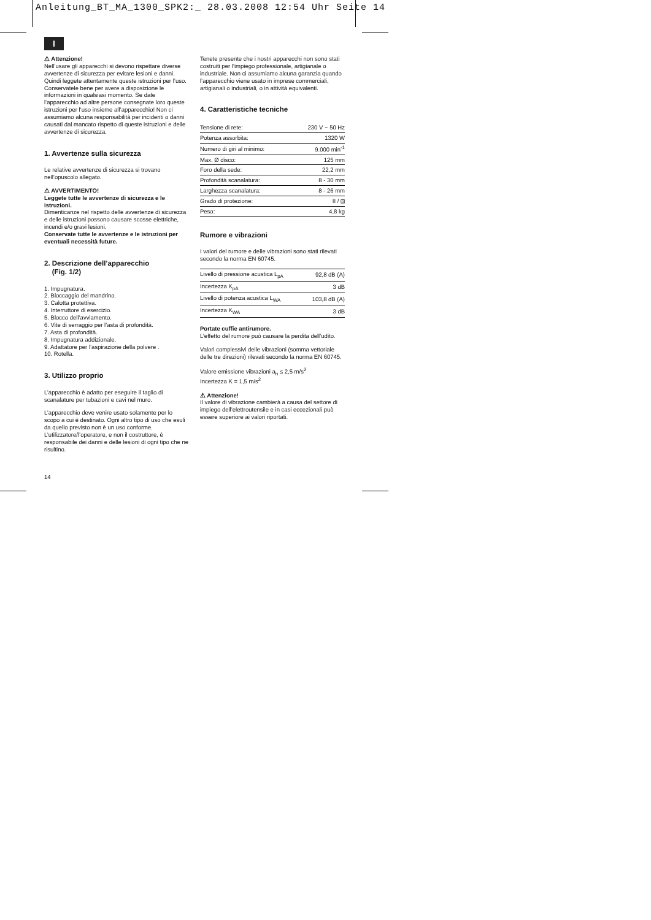Anleitung_BT_MA_1300_SPK2:_ 28.03.2008 12:54 Uhr Seite 14
I
⚠ Attenzione!
Nell’usare gli apparecchi si devono rispettare diverse avvertenze di sicurezza per evitare lesioni e danni. Quindi leggete attentamente queste istruzioni per l’uso. Conservatele bene per avere a disposizione le informazioni in qualsiasi momento. Se date l’apparecchio ad altre persone consegnate loro queste istruzioni per l’uso insieme all’apparecchio! Non ci assumiamo alcuna responsabilità per incidenti o danni causati dal mancato rispetto di queste istruzioni e delle avvertenze di sicurezza.
1. Avvertenze sulla sicurezza
Le relative avvertenze di sicurezza si trovano nell’opuscolo allegato.
⚠ AVVERTIMENTO!
Leggete tutte le avvertenze di sicurezza e le istruzioni.
Dimenticanze nel rispetto delle avvertenze di sicurezza e delle istruzioni possono causare scosse elettriche, incendi e/o gravi lesioni.
Conservate tutte le avvertenze e le istruzioni per eventuali necessità future.
2. Descrizione dell’apparecchio
(Fig. 1/2)
1. Impugnatura.
2. Bloccaggio del mandrino.
3. Calotta protettiva.
4. Interruttore di esercizio.
5. Blocco dell’avviamento.
6. Vite di serraggio per l’asta di profondità.
7. Asta di profondità.
8. Impugnatura addizionale.
9. Adattatore per l’aspirazione della polvere .
10. Rotella.
3. Utilizzo proprio
L’apparecchio è adatto per eseguire il taglio di scanalature per tubazioni e cavi nel muro.
L’apparecchio deve venire usato solamente per lo scopo a cui è destinato. Ogni altro tipo di uso che esuli da quello previsto non è un uso conforme. L’utilizzatore/l’operatore, e non il costruttore, è responsabile dei danni e delle lesioni di ogni tipo che ne risultino.
Tenete presente che i nostri apparecchi non sono stati costruiti per l’impiego professionale, artigianale o industriale. Non ci assumiamo alcuna garanzia quando l’apparecchio viene usato in imprese commerciali, artigianali o industriali, o in attività equivalenti.
4. Caratteristiche tecniche
| Tensione di rete: | 230 V ~ 50 Hz |
| Potenza assorbita: | 1320 W |
| Numero di giri al minimo: | 9.000 min<sup>-1</sup> |
| Max. Ø disco: | 125 mm |
| Foro della sede: | 22,2 mm |
| Profondità scanalatura: | 8 - 30 mm |
| Larghezza scanalatura: | 8 - 26 mm |
| Grado di protezione: | II / ⧈ |
| Peso: | 4,8 kg |
Rumore e vibrazioni
I valori del rumore e delle vibrazioni sono stati rilevati secondo la norma EN 60745.
| Livello di pressione acustica L<sub>pA</sub> | 92,8 dB (A) |
| Incertezza K<sub>pA</sub> | 3 dB |
| Livello di potenza acustica L<sub>WA</sub> | 103,8 dB (A) |
| Incertezza K<sub>WA</sub> | 3 dB |
Portate cuffie antirumore.
L’effetto del rumore può causare la perdita dell’udito.
Valori complessivi delle vibrazioni (somma vettoriale delle tre direzioni) rilevati secondo la norma EN 60745.
Valore emissione vibrazioni a<sub>h</sub> ≤ 2,5 m/s<sup>2</sup>
Incertezza K = 1,5 m/s<sup>2</sup>
⚠ Attenzione!
Il valore di vibrazione cambierà a causa del settore di impiego dell’elettroutensile e in casi eccezionali può essere superiore ai valori riportati.
14